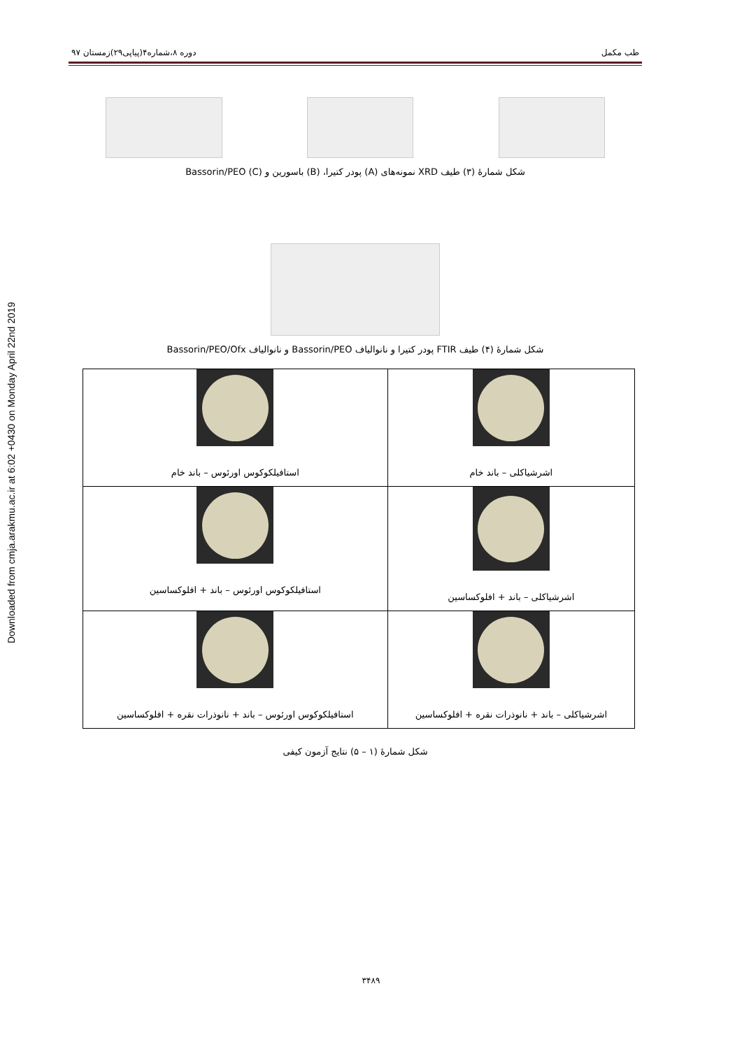Downloaded from cmja.arakmu.ac.ir at 6:02 +0430 on Monday April 22nd 2019
طب مکمل دوره ۸،شماره۴(پیاپی۲۹)زمستان ۹۷
شکل شمارهٔ (۳) طیف XRD نمونه‌های (A) پودر کتیرا، (B) باسورین و Bassorin/PEO (C)
شکل شمارهٔ (۴) طیف FTIR پودر کتیرا و نانوالیاف Bassorin/PEO و نانوالیاف Bassorin/PEO/Ofx
| اشرشیاکلی – باند خام | استافیلکوکوس اورئوس – باند خام |
| اشرشیاکلی – باند + افلوکساسین | استافیلکوکوس اورئوس – باند + افلوکساسین |
| اشرشیاکلی – باند + نانوذرات نقره + افلوکساسین | استافیلکوکوس اورئوس – باند + نانوذرات نقره + افلوکساسین |
شکل شمارهٔ (۱ – ۵) نتایج آزمون کیفی
۳۴۸۹